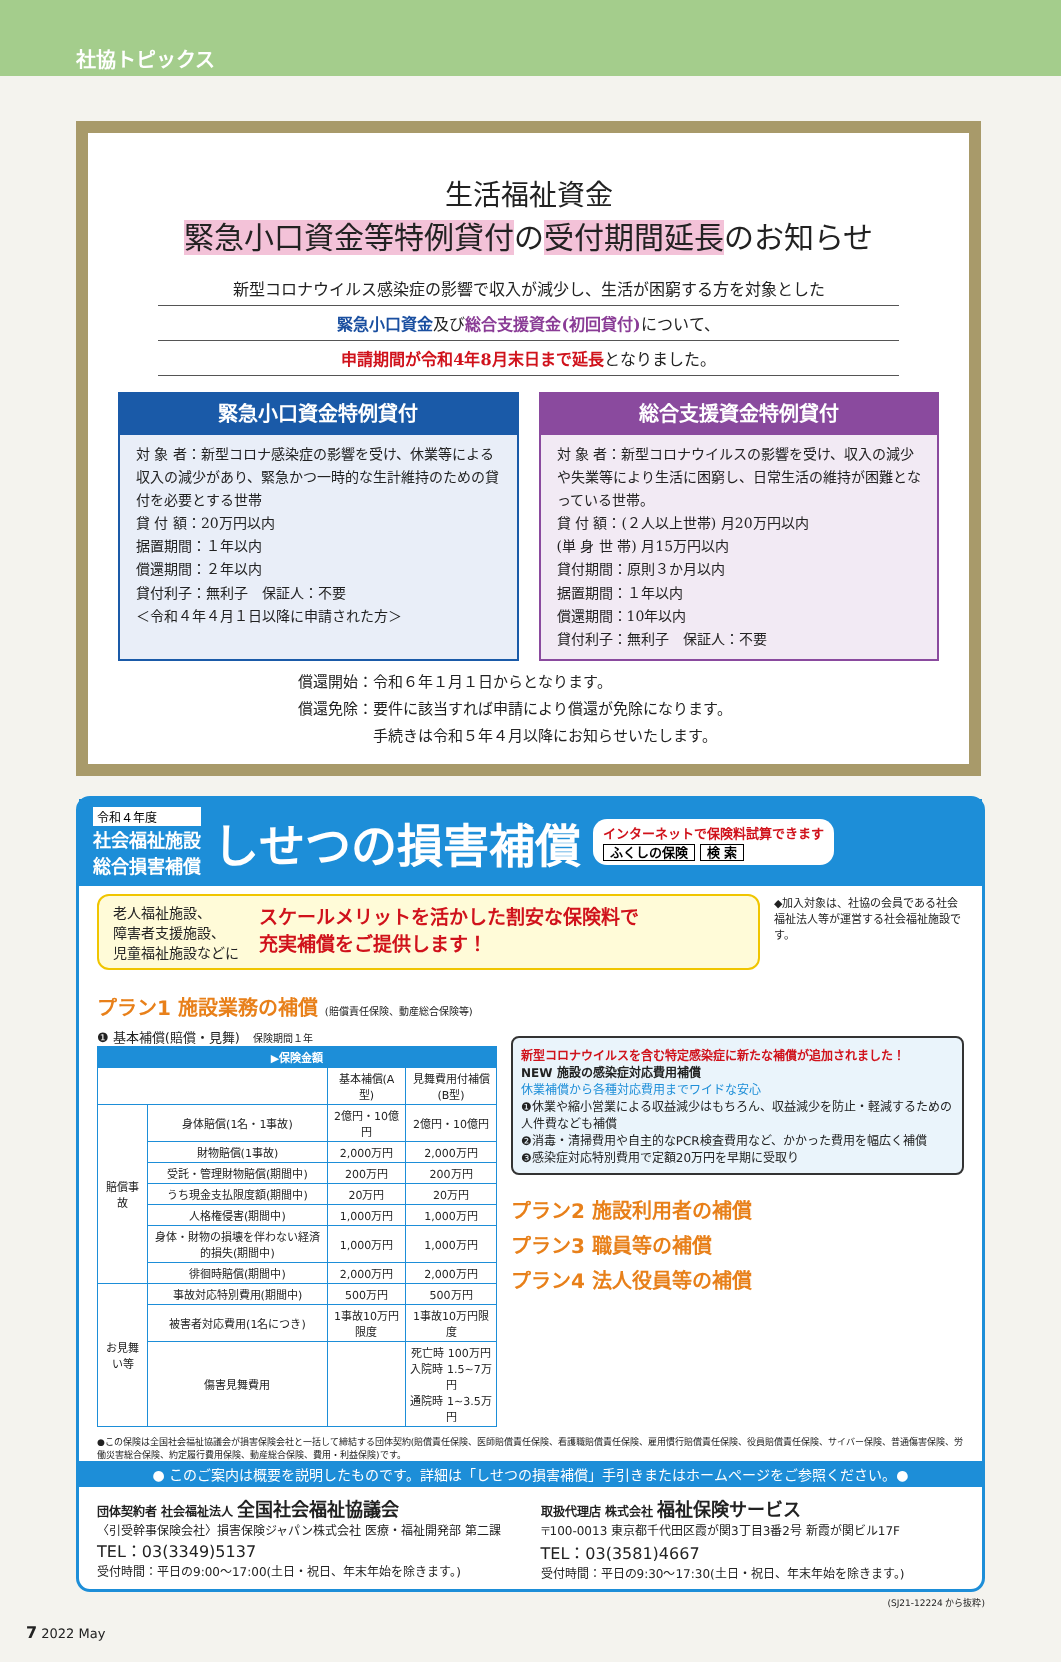社協トピックス
生活福祉資金
緊急小口資金等特例貸付の受付期間延長のお知らせ
新型コロナウイルス感染症の影響で収入が減少し、生活が困窮する方を対象とした
緊急小口資金及び総合支援資金(初回貸付) について、
申請期間が令和4年8月末日まで延長となりました。
緊急小口資金特例貸付
対 象 者：新型コロナ感染症の影響を受け、休業等による収入の減少があり、緊急かつ一時的な生計維持のための貸付を必要とする世帯
貸 付 額：20万円以内
据置期間：１年以内
償還期間：２年以内
貸付利子：無利子　保証人：不要
＜令和４年４月１日以降に申請された方＞
総合支援資金特例貸付
対 象 者：新型コロナウイルスの影響を受け、収入の減少や失業等により生活に困窮し、日常生活の維持が困難となっている世帯。
貸 付 額：(２人以上世帯) 月20万円以内
(単 身 世 帯) 月15万円以内
貸付期間：原則３か月以内
据置期間：１年以内
償還期間：10年以内
貸付利子：無利子　保証人：不要
償還開始：令和６年１月１日からとなります。
償還免除：要件に該当すれば申請により償還が免除になります。
　　　　　手続きは令和５年４月以降にお知らせいたします。
令和４年度
社会福祉施設
総合損害補償
しせつの損害補償
インターネットで保険料試算できます
ふくしの保険 検 索
老人福祉施設、
障害者支援施設、
児童福祉施設などに
スケールメリットを活かした割安な保険料で
充実補償をご提供します！
◆加入対象は、社協の会員である社会福祉法人等が運営する社会福祉施設です。
プラン1 施設業務の補償 (賠償責任保険、動産総合保険等)
❶ 基本補償(賠償・見舞)　保険期間１年
| ▶保険金額 | | | |
| --- | --- | --- | --- |
| | | 基本補償(A型) | 見舞費用付補償(B型) |
| 賠償事故 | 身体賠償(1名・1事故) | 2億円・10億円 | 2億円・10億円 |
| | 財物賠償(1事故) | 2,000万円 | 2,000万円 |
| | 受託・管理財物賠償(期間中) | 200万円 | 200万円 |
| | うち現金支払限度額(期間中) | 20万円 | 20万円 |
| | 人格権侵害(期間中) | 1,000万円 | 1,000万円 |
| | 身体・財物の損壊を伴わない経済的損失(期間中) | 1,000万円 | 1,000万円 |
| | 徘徊時賠償(期間中) | 2,000万円 | 2,000万円 |
| お見舞い等 | 事故対応特別費用(期間中) | 500万円 | 500万円 |
| | 被害者対応費用(1名につき) | 1事故10万円限度 | 1事故10万円限度 |
| | 傷害見舞費用 | | 死亡時 100万円 入院時 1.5~7万円 通院時 1~3.5万円 |
新型コロナウイルスを含む特定感染症に新たな補償が追加されました！
NEW 施設の感染症対応費用補償
休業補償から各種対応費用までワイドな安心
❶休業や縮小営業による収益減少はもちろん、収益減少を防止・軽減するための人件費なども補償
❷消毒・清掃費用や自主的なPCR検査費用など、かかった費用を幅広く補償
❸感染症対応特別費用で定額20万円を早期に受取り
プラン2 施設利用者の補償
プラン3 職員等の補償
プラン4 法人役員等の補償
●この保険は全国社会福祉協議会が損害保険会社と一括して締結する団体契約(賠償責任保険、医師賠償責任保険、看護職賠償責任保険、雇用慣行賠償責任保険、役員賠償責任保険、サイバー保険、普通傷害保険、労働災害総合保険、約定履行費用保険、動産総合保険、費用・利益保険)です。
● このご案内は概要を説明したものです。詳細は「しせつの損害補償」手引きまたはホームページをご参照ください。●
団体契約者 社会福祉法人 全国社会福祉協議会
〈引受幹事保険会社〉損害保険ジャパン株式会社 医療・福祉開発部 第二課
TEL：03(3349)5137
受付時間：平日の9:00～17:00(土日・祝日、年末年始を除きます。)
取扱代理店 株式会社 福祉保険サービス
〒100-0013 東京都千代田区霞が関3丁目3番2号 新霞が関ビル17F
TEL：03(3581)4667
受付時間：平日の9:30～17:30(土日・祝日、年末年始を除きます。)
(SJ21-12224 から抜粋)
7 2022 May